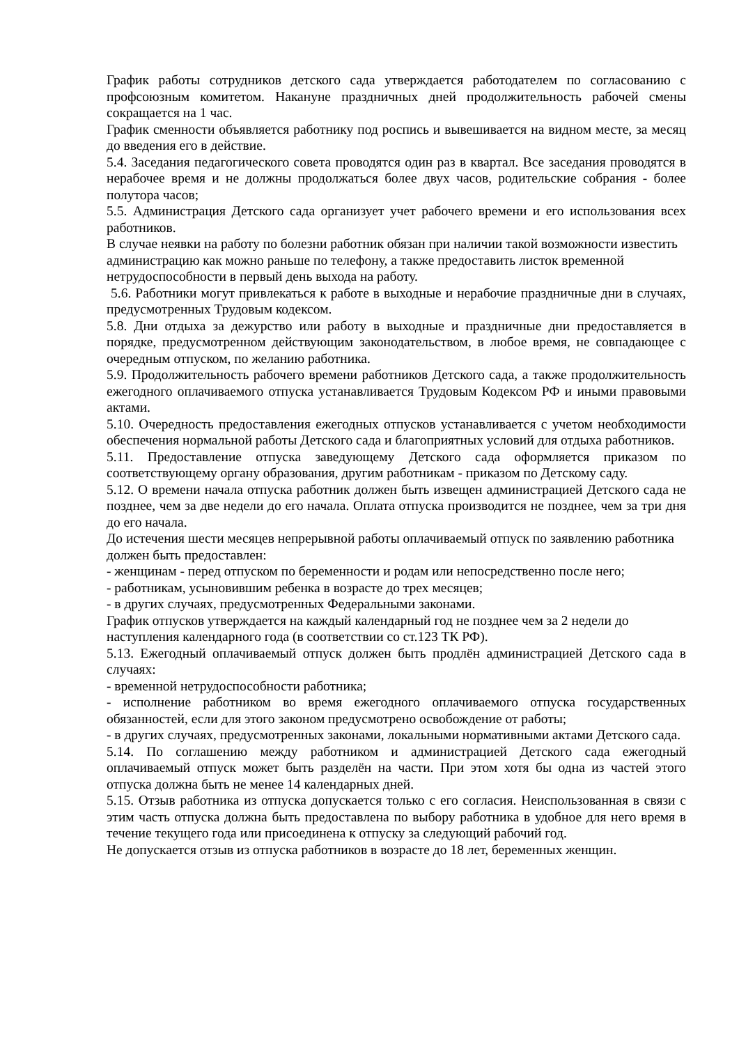График работы сотрудников детского сада утверждается работодателем по согласованию с профсоюзным комитетом. Накануне праздничных дней продолжительность рабочей смены сокращается на 1 час.
График сменности объявляется работнику под роспись и вывешивается на видном месте, за месяц до введения его в действие.
5.4. Заседания педагогического совета проводятся один раз в квартал. Все заседания проводятся в нерабочее время и не должны продолжаться более двух часов, родительские собрания - более полутора часов;
5.5. Администрация Детского сада организует учет рабочего времени и его использования всех работников.
В случае неявки на работу по болезни работник обязан при наличии такой возможности известить администрацию как можно раньше по телефону, а также предоставить листок временной нетрудоспособности в первый день выхода на работу.
5.6. Работники могут привлекаться к работе в выходные и нерабочие праздничные дни в случаях, предусмотренных Трудовым кодексом.
5.8. Дни отдыха за дежурство или работу в выходные и праздничные дни предоставляется в порядке, предусмотренном действующим законодательством, в любое время, не совпадающее с очередным отпуском, по желанию работника.
5.9. Продолжительность рабочего времени работников Детского сада, а также продолжительность ежегодного оплачиваемого отпуска устанавливается Трудовым Кодексом РФ и иными правовыми актами.
5.10. Очередность предоставления ежегодных отпусков устанавливается с учетом необходимости обеспечения нормальной работы Детского сада и благоприятных условий для отдыха работников.
5.11. Предоставление отпуска заведующему Детского сада оформляется приказом по соответствующему органу образования, другим работникам - приказом по Детскому саду.
5.12. О времени начала отпуска работник должен быть извещен администрацией Детского сада не позднее, чем за две недели до его начала. Оплата отпуска производится не позднее, чем за три дня до его начала.
До истечения шести месяцев непрерывной работы оплачиваемый отпуск по заявлению работника должен быть предоставлен:
- женщинам - перед отпуском по беременности и родам или непосредственно после него;
- работникам, усыновившим ребенка в возрасте до трех месяцев;
- в других случаях, предусмотренных Федеральными законами.
График отпусков утверждается на каждый календарный год не позднее чем за 2 недели до наступления календарного года (в соответствии со ст.123 ТК РФ).
5.13. Ежегодный оплачиваемый отпуск должен быть продлён администрацией Детского сада в случаях:
- временной нетрудоспособности работника;
- исполнение работником во время ежегодного оплачиваемого отпуска государственных обязанностей, если для этого законом предусмотрено освобождение от работы;
- в других случаях, предусмотренных законами, локальными нормативными актами Детского сада.
5.14. По соглашению между работником и администрацией Детского сада ежегодный оплачиваемый отпуск может быть разделён на части. При этом хотя бы одна из частей этого отпуска должна быть не менее 14 календарных дней.
5.15. Отзыв работника из отпуска допускается только с его согласия. Неиспользованная в связи с этим часть отпуска должна быть предоставлена по выбору работника в удобное для него время в течение текущего года или присоединена к отпуску за следующий рабочий год.
Не допускается отзыв из отпуска работников в возрасте до 18 лет, беременных женщин.